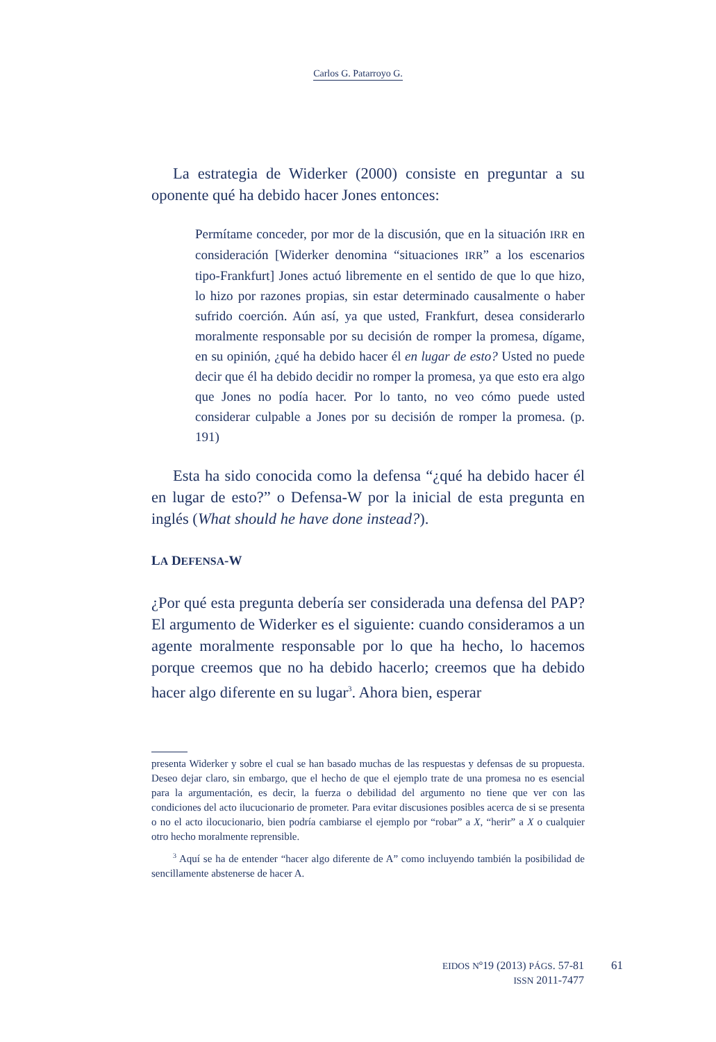Carlos G. Patarroyo G.
La estrategia de Widerker (2000) consiste en preguntar a su oponente qué ha debido hacer Jones entonces:
Permítame conceder, por mor de la discusión, que en la situación IRR en consideración [Widerker denomina “situaciones IRR” a los escenarios tipo-Frankfurt] Jones actuó libremente en el sentido de que lo que hizo, lo hizo por razones propias, sin estar determinado causalmente o haber sufrido coerción. Aún así, ya que usted, Frankfurt, desea considerarlo moralmente responsable por su decisión de romper la promesa, dígame, en su opinión, ¿qué ha debido hacer él en lugar de esto? Usted no puede decir que él ha debido decidir no romper la promesa, ya que esto era algo que Jones no podía hacer. Por lo tanto, no veo cómo puede usted considerar culpable a Jones por su decisión de romper la promesa. (p. 191)
Esta ha sido conocida como la defensa “¿qué ha debido hacer él en lugar de esto?” o Defensa-W por la inicial de esta pregunta en inglés (What should he have done instead?).
LA DEFENSA-W
¿Por qué esta pregunta debería ser considerada una defensa del PAP? El argumento de Widerker es el siguiente: cuando consideramos a un agente moralmente responsable por lo que ha hecho, lo hacemos porque creemos que no ha debido hacerlo; creemos que ha debido hacer algo diferente en su lugar<sup>3</sup>. Ahora bien, esperar
presenta Widerker y sobre el cual se han basado muchas de las respuestas y defensas de su propuesta. Deseo dejar claro, sin embargo, que el hecho de que el ejemplo trate de una promesa no es esencial para la argumentación, es decir, la fuerza o debilidad del argumento no tiene que ver con las condiciones del acto ilucucionario de prometer. Para evitar discusiones posibles acerca de si se presenta o no el acto ilocucionario, bien podría cambiarse el ejemplo por “robar” a X, “herir” a X o cualquier otro hecho moralmente reprensible.
<sup>3</sup> Aquí se ha de entender “hacer algo diferente de A” como incluyendo también la posibilidad de sencillamente abstenerse de hacer A.
EIDOS Nº19 (2013) PÁGS. 57-81
ISSN 2011-7477
61